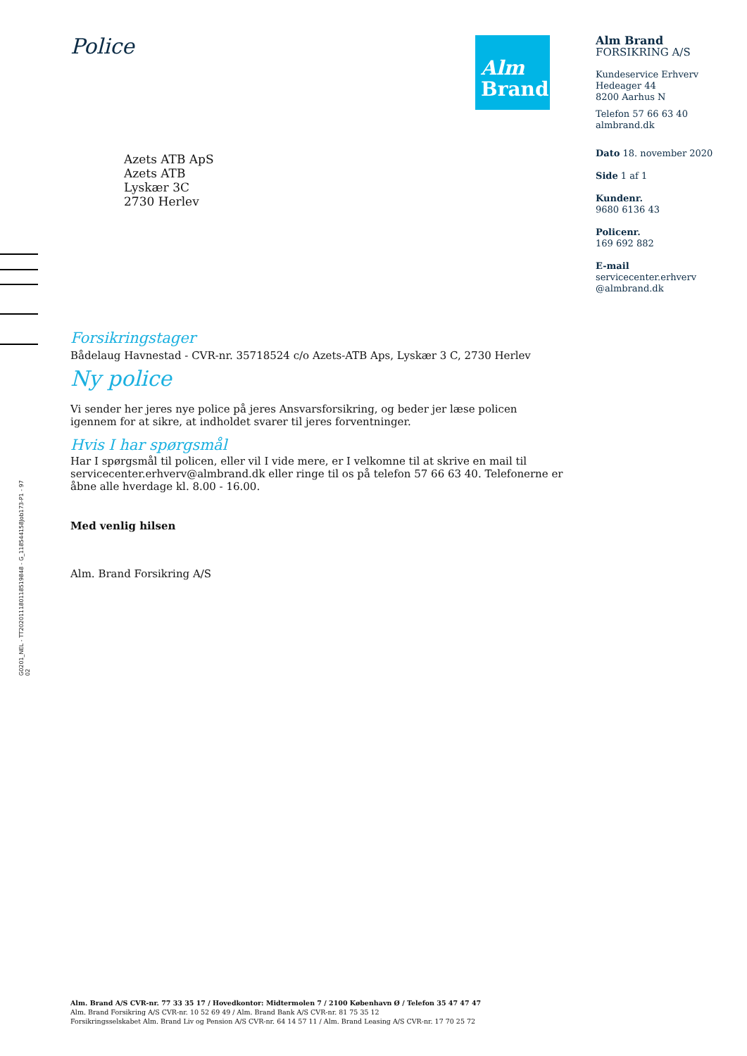Police
Alm
Brand
Alm Brand
FORSIKRING A/S
Kundeservice Erhverv
Hedeager 44
8200 Aarhus N
Telefon 57 66 63 40
almbrand.dk
Dato 18. november 2020
Side 1 af 1
Kundenr.
9680 6136 43
Policenr.
169 692 882
E-mail
servicecenter.erhverv
@almbrand.dk
Azets ATB ApS
Azets ATB
Lyskær 3C
2730 Herlev
Forsikringstager
Bådelaug Havnestad - CVR-nr. 35718524 c/o Azets-ATB Aps, Lyskær 3 C, 2730 Herlev
Ny police
Vi sender her jeres nye police på jeres Ansvarsforsikring, og beder jer læse policen igennem for at sikre, at indholdet svarer til jeres forventninger.
Hvis I har spørgsmål
Har I spørgsmål til policen, eller vil I vide mere, er I velkomne til at skrive en mail til servicecenter.erhverv@almbrand.dk eller ringe til os på telefon 57 66 63 40. Telefonerne er åbne alle hverdage kl. 8.00 - 16.00.
Med venlig hilsen
Alm. Brand Forsikring A/S
G0201_NEL - TT20201118011851​9848 - G_118544158Job173-P1 - 97
02
Alm. Brand A/S CVR-nr. 77 33 35 17 / Hovedkontor: Midtermolen 7 / 2100 København Ø / Telefon 35 47 47 47
Alm. Brand Forsikring A/S CVR-nr. 10 52 69 49 / Alm. Brand Bank A/S CVR-nr. 81 75 35 12
Forsikringsselskabet Alm. Brand Liv og Pension A/S CVR-nr. 64 14 57 11 / Alm. Brand Leasing A/S CVR-nr. 17 70 25 72